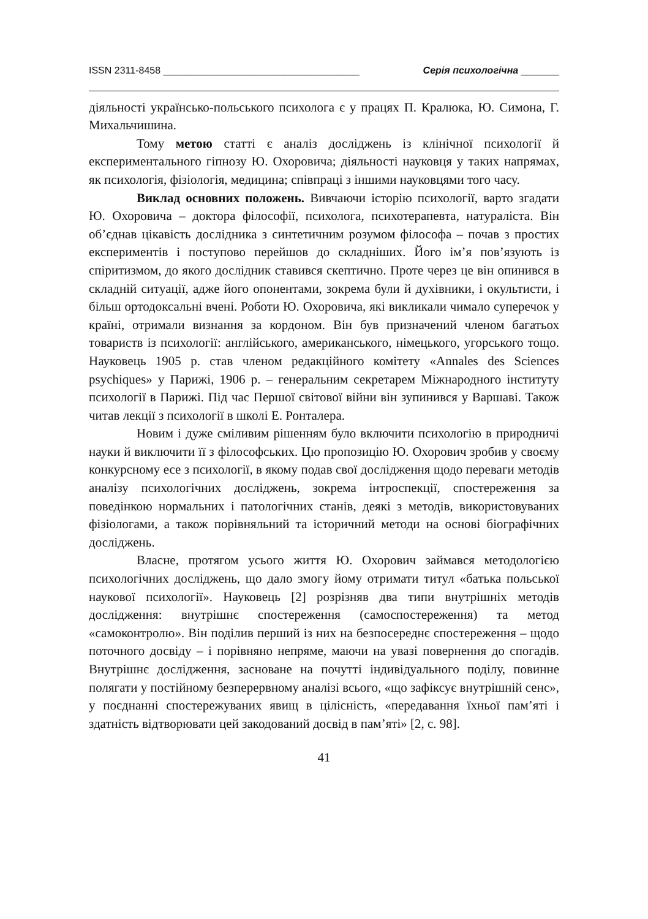ISSN 2311-8458 ____________________________________ Серія психологічна _______
діяльності українсько-польського психолога є у працях П. Кралюка, Ю. Симона, Г. Михальчишина.
Тому метою статті є аналіз досліджень із клінічної психології й експериментального гіпнозу Ю. Охоровича; діяльності науковця у таких напрямах, як психологія, фізіологія, медицина; співпраці з іншими науковцями того часу.
Виклад основних положень. Вивчаючи історію психології, варто згадати Ю. Охоровича – доктора філософії, психолога, психотерапевта, натураліста. Він об’єднав цікавість дослідника з синтетичним розумом філософа – почав з простих експериментів і поступово перейшов до складніших. Його ім’я пов’язують із спіритизмом, до якого дослідник ставився скептично. Проте через це він опинився в складній ситуації, адже його опонентами, зокрема були й духівники, і окультисти, і більш ортодоксальні вчені. Роботи Ю. Охоровича, які викликали чимало суперечок у країні, отримали визнання за кордоном. Він був призначений членом багатьох товариств із психології: англійського, американського, німецького, угорського тощо. Науковець 1905 р. став членом редакційного комітету «Annales des Sciences psychiques» у Парижі, 1906 р. – генеральним секретарем Міжнародного інституту психології в Парижі. Під час Першої світової війни він зупинився у Варшаві. Також читав лекції з психології в школі Е. Ронталера.
Новим і дуже сміливим рішенням було включити психологію в природничі науки й виключити її з філософських. Цю пропозицію Ю. Охорович зробив у своєму конкурсному есе з психології, в якому подав свої дослідження щодо переваги методів аналізу психологічних досліджень, зокрема інтроспекції, спостереження за поведінкою нормальних і патологічних станів, деякі з методів, використовуваних фізіологами, а також порівняльний та історичний методи на основі біографічних досліджень.
Власне, протягом усього життя Ю. Охорович займався методологією психологічних досліджень, що дало змогу йому отримати титул «батька польської наукової психології». Науковець [2] розрізняв два типи внутрішніх методів дослідження: внутрішнє спостереження (самоспостереження) та метод «самоконтролю». Він поділив перший із них на безпосереднє спостереження – щодо поточного досвіду – і порівняно непряме, маючи на увазі повернення до спогадів. Внутрішнє дослідження, засноване на почутті індивідуального поділу, повинне полягати у постійному безперервному аналізі всього, «що зафіксує внутрішній сенс», у поєднанні спостережуваних явищ в цілісність, «передавання їхньої пам’яті і здатність відтворювати цей закодований досвід в пам’яті» [2, с. 98].
41